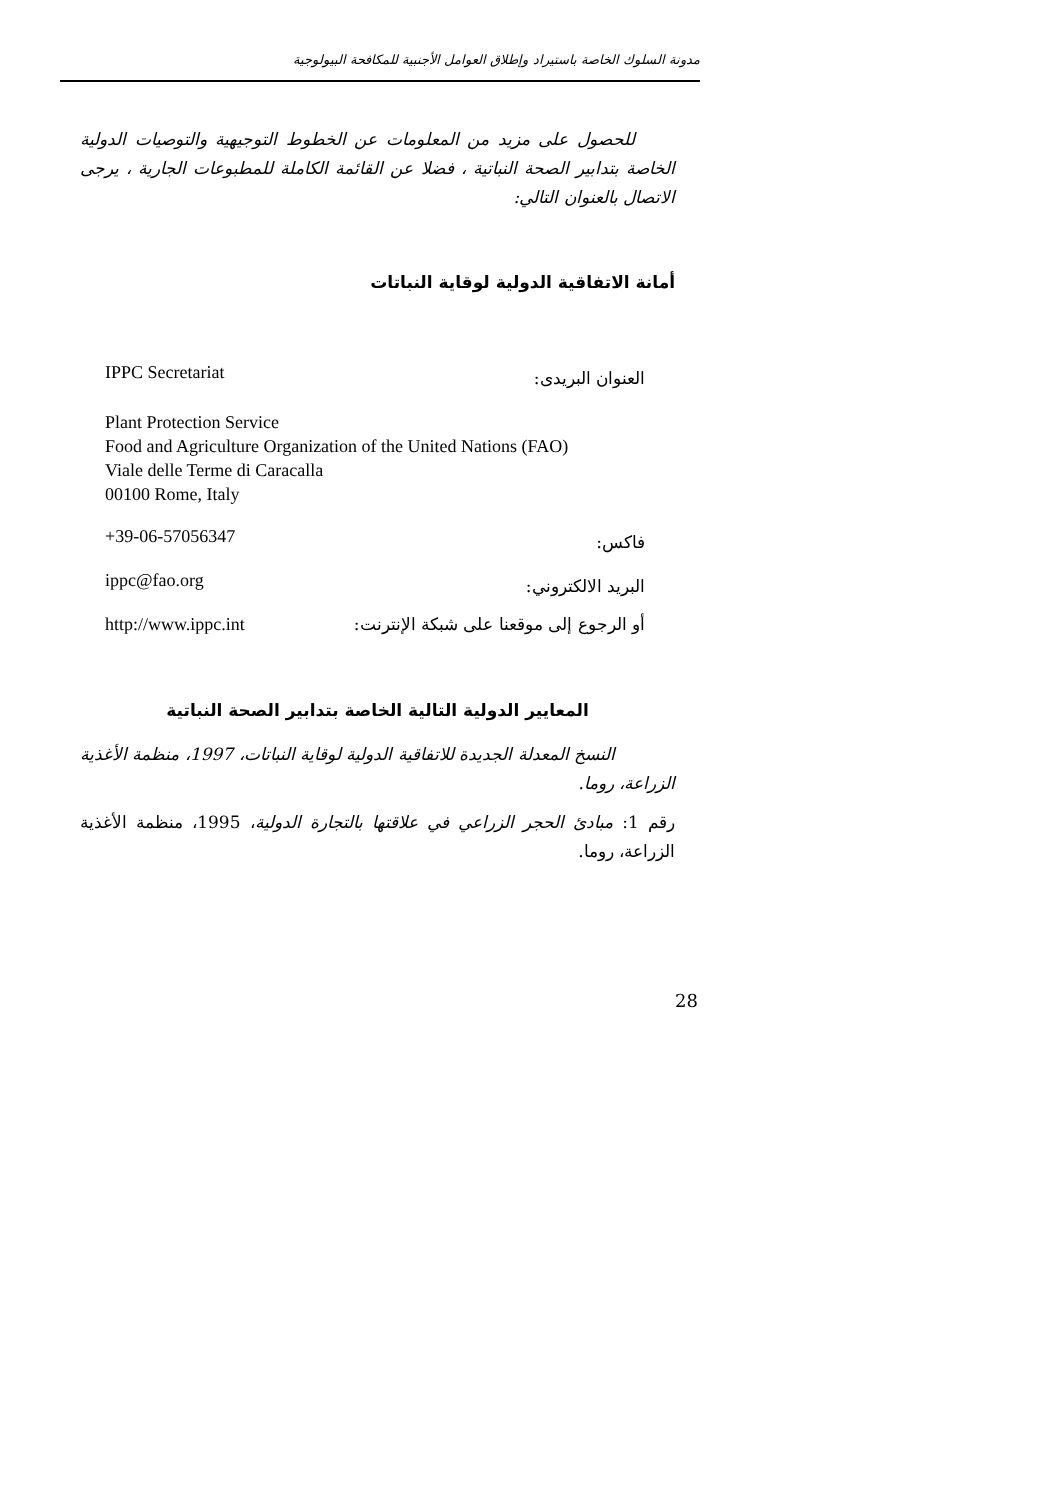مدونة السلوك الخاصة باستيراد وإطلاق العوامل الأجنبية للمكافحة البيولوجية
للحصول على مزيد من المعلومات عن الخطوط التوجيهية والتوصيات الدولية الخاصة بتدابير الصحة النباتية ، فضلا عن القائمة الكاملة للمطبوعات الجارية ، يرجى الاتصال بالعنوان التالي:
أمانة الاتفاقية الدولية لوقاية النباتات
IPPC Secretariat العنوان البريدى:
Plant Protection Service
Food and Agriculture Organization of the United Nations (FAO)
Viale delle Terme di Caracalla
00100 Rome, Italy
+39-06-57056347 فاكس:
ippc@fao.org البريد الالكتروني:
http://www.ippc.int أو الرجوع إلى موقعنا على شبكة الإنترنت:
المعايير الدولية التالية الخاصة بتدابير الصحة النباتية
النسخ المعدلة الجديدة للاتفاقية الدولية لوقاية النباتات، 1997، منظمة الأغذية الزراعة، روما.
رقم 1: مبادئ الحجر الزراعي في علاقتها بالتجارة الدولية، 1995، منظمة الأغذية الزراعة، روما.
28